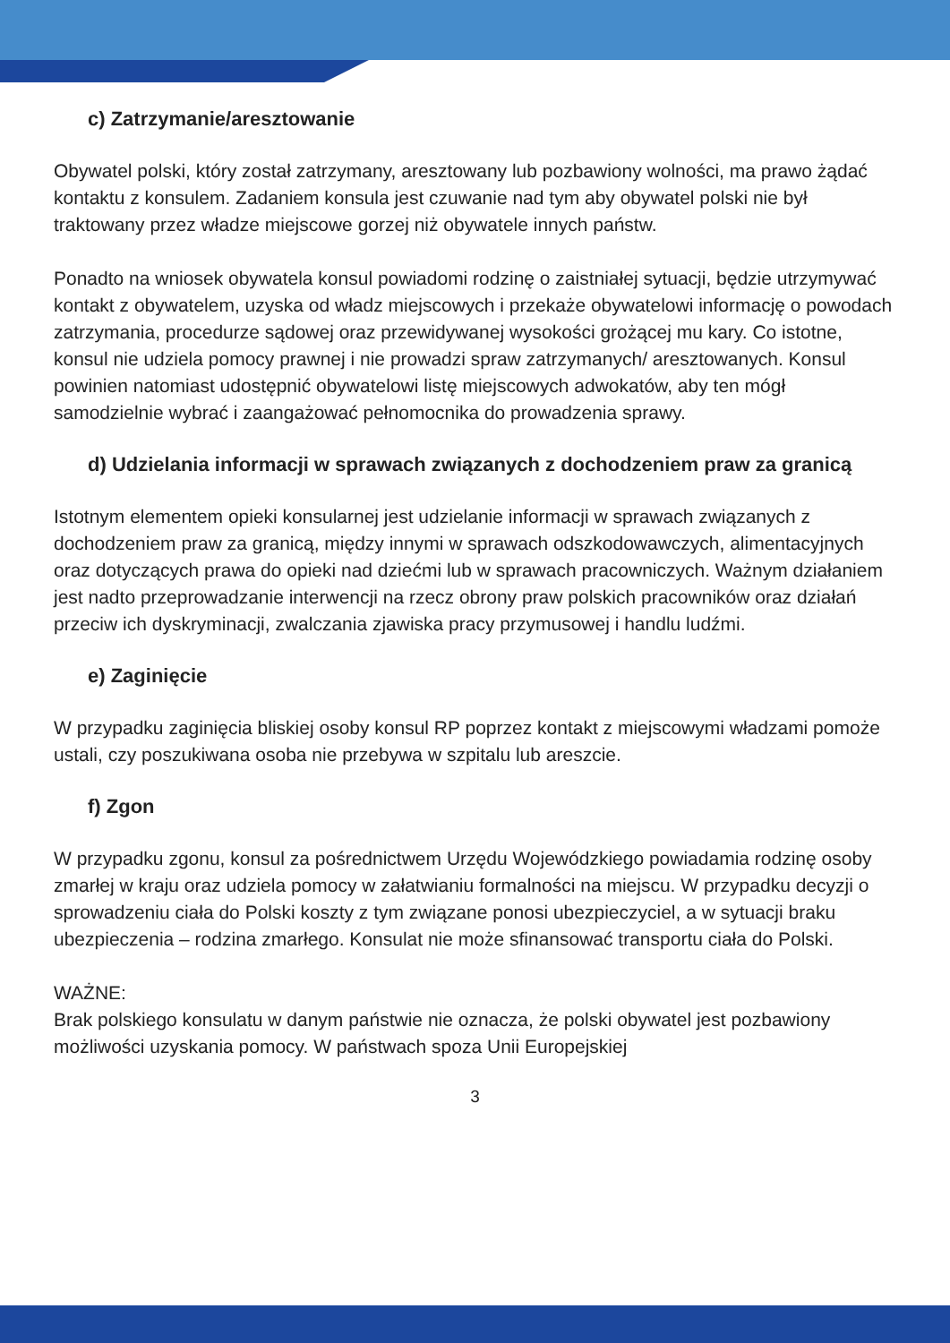c) Zatrzymanie/aresztowanie
Obywatel polski, który został zatrzymany, aresztowany lub pozbawiony wolności, ma prawo żądać kontaktu z konsulem. Zadaniem konsula jest czuwanie nad tym aby obywatel polski nie był traktowany przez władze miejscowe gorzej niż obywatele innych państw.
Ponadto na wniosek obywatela konsul powiadomi rodzinę o zaistniałej sytuacji, będzie utrzymywać kontakt z obywatelem, uzyska od władz miejscowych i przekaże obywatelowi informację o powodach zatrzymania, procedurze sądowej oraz przewidywanej wysokości grożącej mu kary. Co istotne, konsul nie udziela pomocy prawnej i nie prowadzi spraw zatrzymanych/ aresztowanych. Konsul powinien natomiast udostępnić obywatelowi listę miejscowych adwokatów, aby ten mógł samodzielnie wybrać i zaangażować pełnomocnika do prowadzenia sprawy.
d) Udzielania informacji w sprawach związanych z dochodzeniem praw za granicą
Istotnym elementem opieki konsularnej jest udzielanie informacji w sprawach związanych z dochodzeniem praw za granicą, między innymi w sprawach odszkodowawczych, alimentacyjnych oraz dotyczących prawa do opieki nad dziećmi lub w sprawach pracowniczych. Ważnym działaniem jest nadto przeprowadzanie interwencji na rzecz obrony praw polskich pracowników oraz działań przeciw ich dyskryminacji, zwalczania zjawiska pracy przymusowej i handlu ludźmi.
e) Zaginięcie
W przypadku zaginięcia bliskiej osoby konsul RP poprzez kontakt z miejscowymi władzami pomoże ustali, czy poszukiwana osoba nie przebywa w szpitalu lub areszcie.
f) Zgon
W przypadku zgonu, konsul za pośrednictwem Urzędu Wojewódzkiego powiadamia rodzinę osoby zmarłej w kraju oraz udziela pomocy w załatwianiu formalności na miejscu. W przypadku decyzji o sprowadzeniu ciała do Polski koszty z tym związane ponosi ubezpieczyciel, a w sytuacji braku ubezpieczenia – rodzina zmarłego. Konsulat nie może sfinansować transportu ciała do Polski.
WAŻNE:
Brak polskiego konsulatu w danym państwie nie oznacza, że polski obywatel jest pozbawiony możliwości uzyskania pomocy. W państwach spoza Unii Europejskiej
3